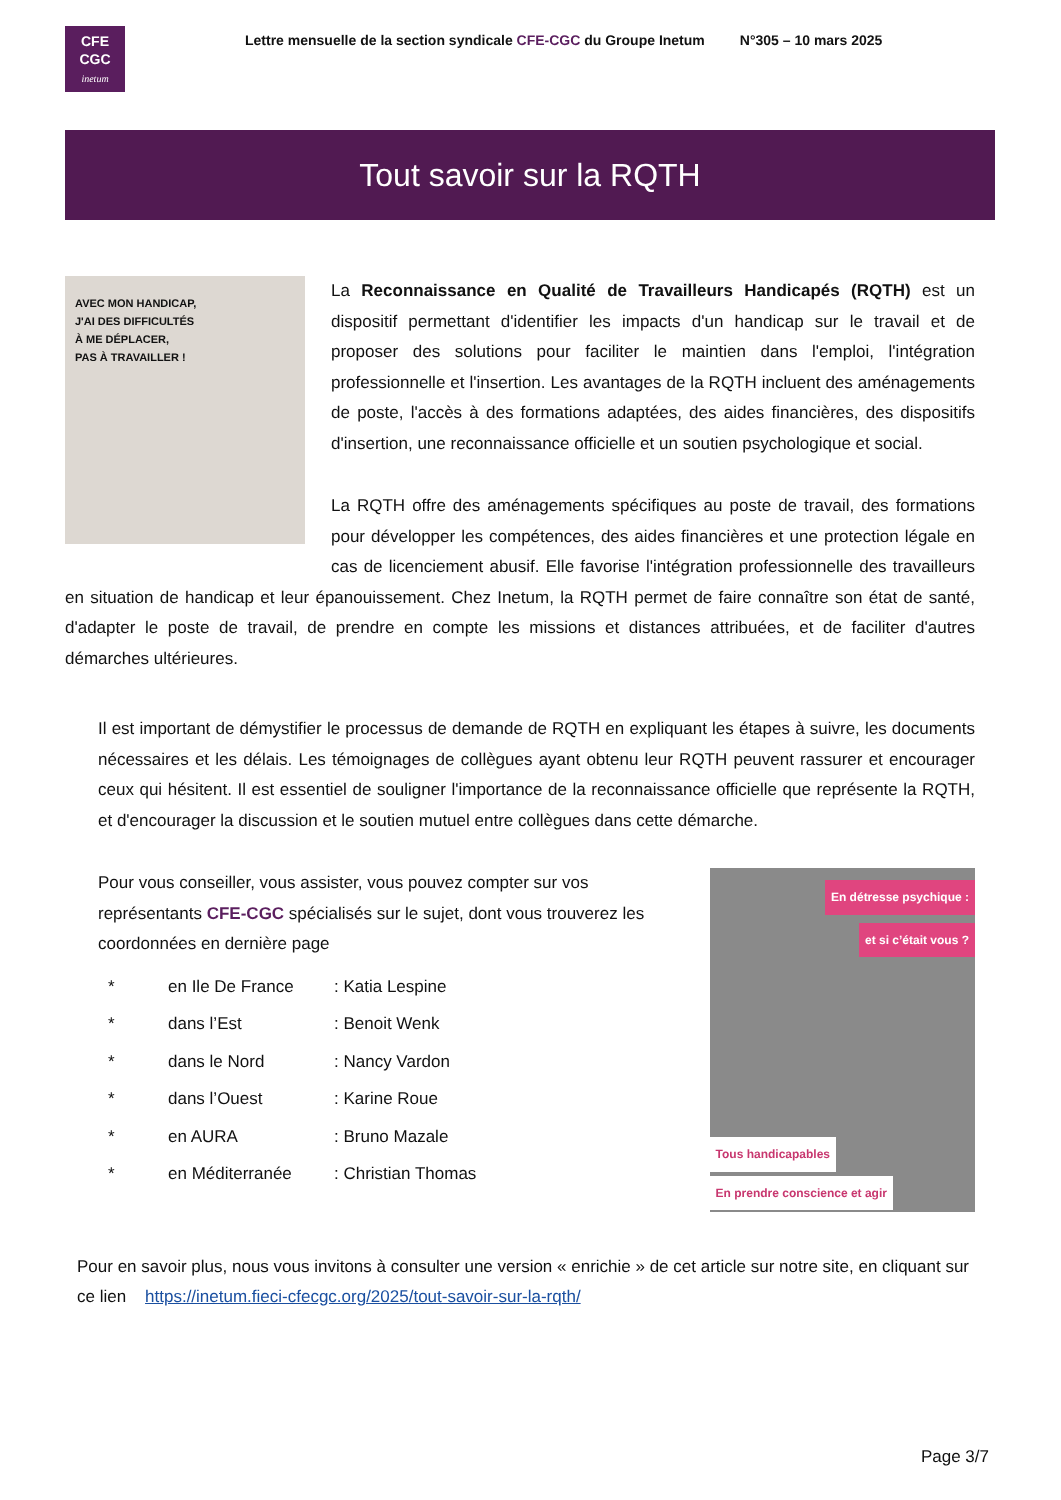CFE
CGC
inetum
Lettre mensuelle de la section syndicale CFE-CGC du Groupe Inetum N°305 – 10 mars 2025
Tout savoir sur la RQTH
AVEC MON HANDICAP,
J'AI DES DIFFICULTÉS
À ME DÉPLACER,
PAS À TRAVAILLER !
La Reconnaissance en Qualité de Travailleurs Handicapés (RQTH) est un dispositif permettant d'identifier les impacts d'un handicap sur le travail et de proposer des solutions pour faciliter le maintien dans l'emploi, l'intégration professionnelle et l'insertion. Les avantages de la RQTH incluent des aménagements de poste, l'accès à des formations adaptées, des aides financières, des dispositifs d'insertion, une reconnaissance officielle et un soutien psychologique et social.
La RQTH offre des aménagements spécifiques au poste de travail, des formations pour développer les compétences, des aides financières et une protection légale en cas de licenciement abusif. Elle favorise l'intégration professionnelle des travailleurs en situation de handicap et leur épanouissement. Chez Inetum, la RQTH permet de faire connaître son état de santé, d'adapter le poste de travail, de prendre en compte les missions et distances attribuées, et de faciliter d'autres démarches ultérieures.
Il est important de démystifier le processus de demande de RQTH en expliquant les étapes à suivre, les documents nécessaires et les délais. Les témoignages de collègues ayant obtenu leur RQTH peuvent rassurer et encourager ceux qui hésitent. Il est essentiel de souligner l'importance de la reconnaissance officielle que représente la RQTH, et d'encourager la discussion et le soutien mutuel entre collègues dans cette démarche.
Pour vous conseiller, vous assister, vous pouvez compter sur vos représentants CFE-CGC spécialisés sur le sujet, dont vous trouverez les coordonnées en dernière page
* en Ile De France: Katia Lespine
* dans l’Est: Benoit Wenk
* dans le Nord: Nancy Vardon
* dans l’Ouest: Karine Roue
* en AURA: Bruno Mazale
* en Méditerranée: Christian Thomas
En détresse psychique :
et si c’était vous ?
Tous handicapables
En prendre conscience et agir
Pour en savoir plus, nous vous invitons à consulter une version « enrichie » de cet article sur notre site, en cliquant sur ce lien https://inetum.fieci-cfecgc.org/2025/tout-savoir-sur-la-rqth/
Page 3/7